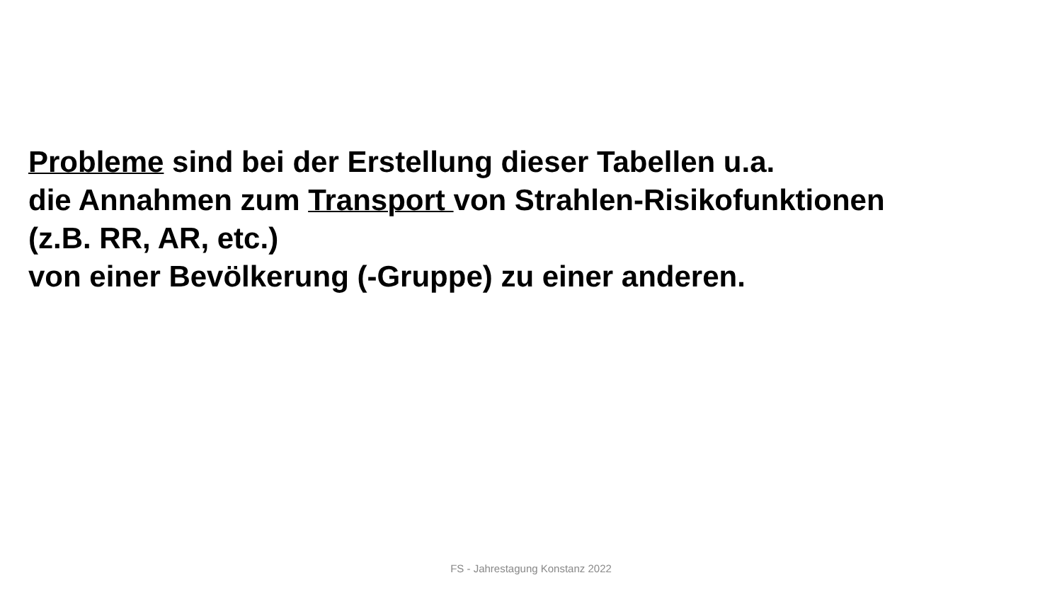Probleme sind bei der Erstellung dieser Tabellen u.a.
die Annahmen zum Transport von Strahlen-Risikofunktionen
(z.B. RR, AR, etc.)
von einer Bevölkerung (-Gruppe) zu einer anderen.
FS - Jahrestagung Konstanz 2022